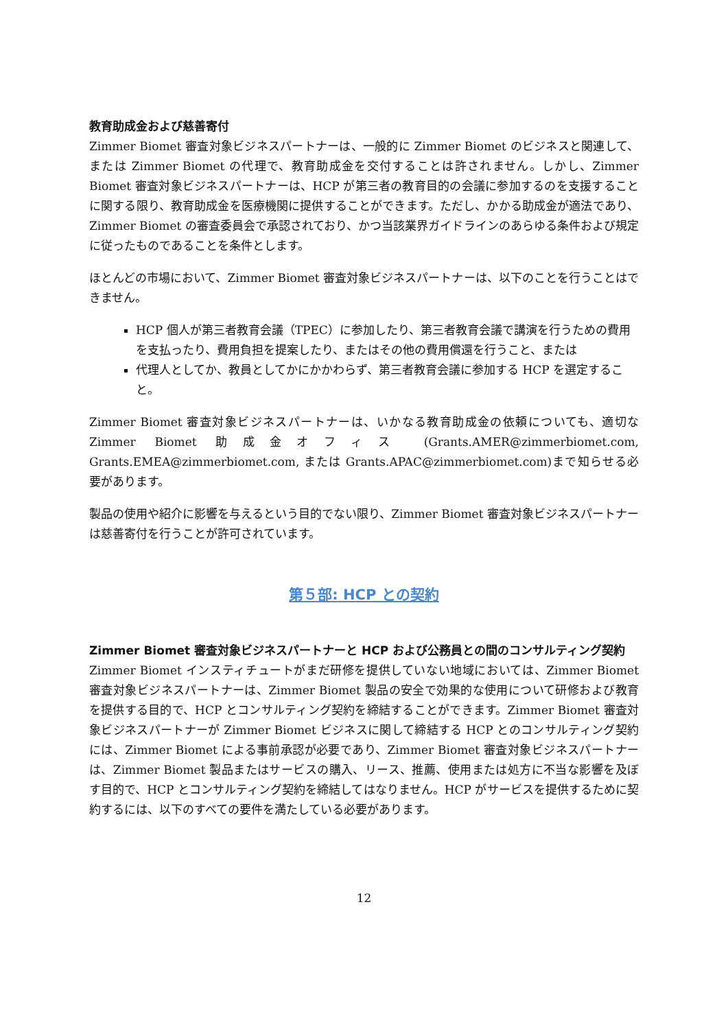教育助成金および慈善寄付
Zimmer Biomet 審査対象ビジネスパートナーは、一般的に Zimmer Biomet のビジネスと関連して、または Zimmer Biomet の代理で、教育助成金を交付することは許されません。しかし、Zimmer Biomet 審査対象ビジネスパートナーは、HCP が第三者の教育目的の会議に参加するのを支援することに関する限り、教育助成金を医療機関に提供することができます。ただし、かかる助成金が適法であり、Zimmer Biomet の審査委員会で承認されており、かつ当該業界ガイドラインのあらゆる条件および規定に従ったものであることを条件とします。
ほとんどの市場において、Zimmer Biomet 審査対象ビジネスパートナーは、以下のことを行うことはできません。
HCP 個人が第三者教育会議（TPEC）に参加したり、第三者教育会議で講演を行うための費用を支払ったり、費用負担を提案したり、またはその他の費用償還を行うこと、または
代理人としてか、教員としてかにかかわらず、第三者教育会議に参加する HCP を選定すること。
Zimmer Biomet 審査対象ビジネスパートナーは、いかなる教育助成金の依頼についても、適切な Zimmer Biomet 助成金オフィス (Grants.AMER@zimmerbiomet.com, Grants.EMEA@zimmerbiomet.com, または Grants.APAC@zimmerbiomet.com)まで知らせる必要があります。
製品の使用や紹介に影響を与えるという目的でない限り、Zimmer Biomet 審査対象ビジネスパートナーは慈善寄付を行うことが許可されています。
第５部: HCP との契約
Zimmer Biomet 審査対象ビジネスパートナーと HCP および公務員との間のコンサルティング契約
Zimmer Biomet インスティチュートがまだ研修を提供していない地域においては、Zimmer Biomet 審査対象ビジネスパートナーは、Zimmer Biomet 製品の安全で効果的な使用について研修および教育を提供する目的で、HCP とコンサルティング契約を締結することができます。Zimmer Biomet 審査対象ビジネスパートナーが Zimmer Biomet ビジネスに関して締結する HCP とのコンサルティング契約には、Zimmer Biomet による事前承認が必要であり、Zimmer Biomet 審査対象ビジネスパートナーは、Zimmer Biomet 製品またはサービスの購入、リース、推薦、使用または処方に不当な影響を及ぼす目的で、HCP とコンサルティング契約を締結してはなりません。HCP がサービスを提供するために契約するには、以下のすべての要件を満たしている必要があります。
12